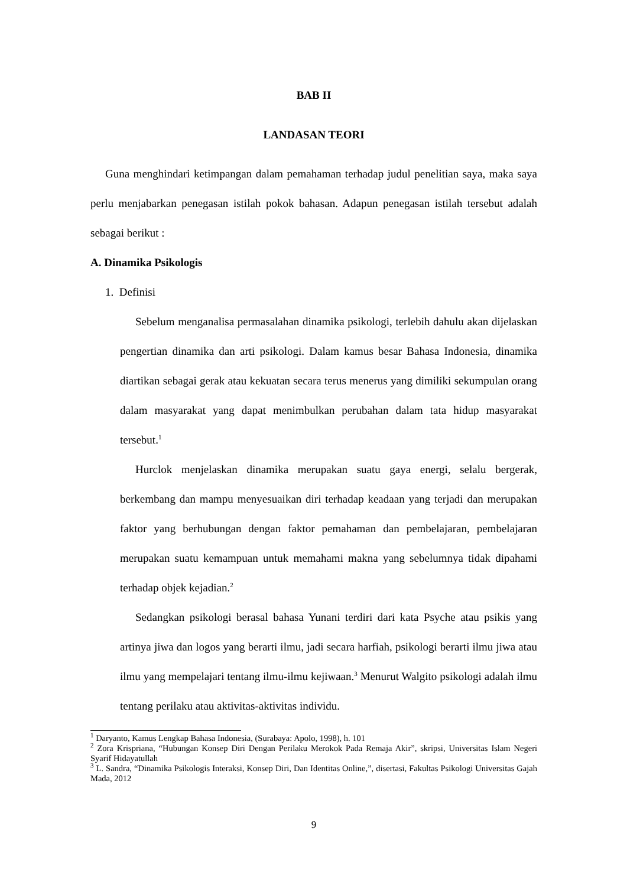BAB II
LANDASAN TEORI
Guna menghindari ketimpangan dalam pemahaman terhadap judul penelitian saya, maka saya perlu menjabarkan penegasan istilah pokok bahasan. Adapun penegasan istilah tersebut adalah sebagai berikut :
A. Dinamika Psikologis
1. Definisi
Sebelum menganalisa permasalahan dinamika psikologi, terlebih dahulu akan dijelaskan pengertian dinamika dan arti psikologi. Dalam kamus besar Bahasa Indonesia, dinamika diartikan sebagai gerak atau kekuatan secara terus menerus yang dimiliki sekumpulan orang dalam masyarakat yang dapat menimbulkan perubahan dalam tata hidup masyarakat tersebut.<sup>1</sup>
Hurclok menjelaskan dinamika merupakan suatu gaya energi, selalu bergerak, berkembang dan mampu menyesuaikan diri terhadap keadaan yang terjadi dan merupakan faktor yang berhubungan dengan faktor pemahaman dan pembelajaran, pembelajaran merupakan suatu kemampuan untuk memahami makna yang sebelumnya tidak dipahami terhadap objek kejadian.<sup>2</sup>
Sedangkan psikologi berasal bahasa Yunani terdiri dari kata Psyche atau psikis yang artinya jiwa dan logos yang berarti ilmu, jadi secara harfiah, psikologi berarti ilmu jiwa atau ilmu yang mempelajari tentang ilmu-ilmu kejiwaan.<sup>3</sup> Menurut Walgito psikologi adalah ilmu tentang perilaku atau aktivitas-aktivitas individu.
<sup>1</sup> Daryanto, Kamus Lengkap Bahasa Indonesia, (Surabaya: Apolo, 1998), h. 101
<sup>2</sup> Zora Krispriana, “Hubungan Konsep Diri Dengan Perilaku Merokok Pada Remaja Akir”, skripsi, Universitas Islam Negeri Syarif Hidayatullah
<sup>3</sup> L. Sandra, “Dinamika Psikologis Interaksi, Konsep Diri, Dan Identitas Online,”, disertasi, Fakultas Psikologi Universitas Gajah Mada, 2012
9